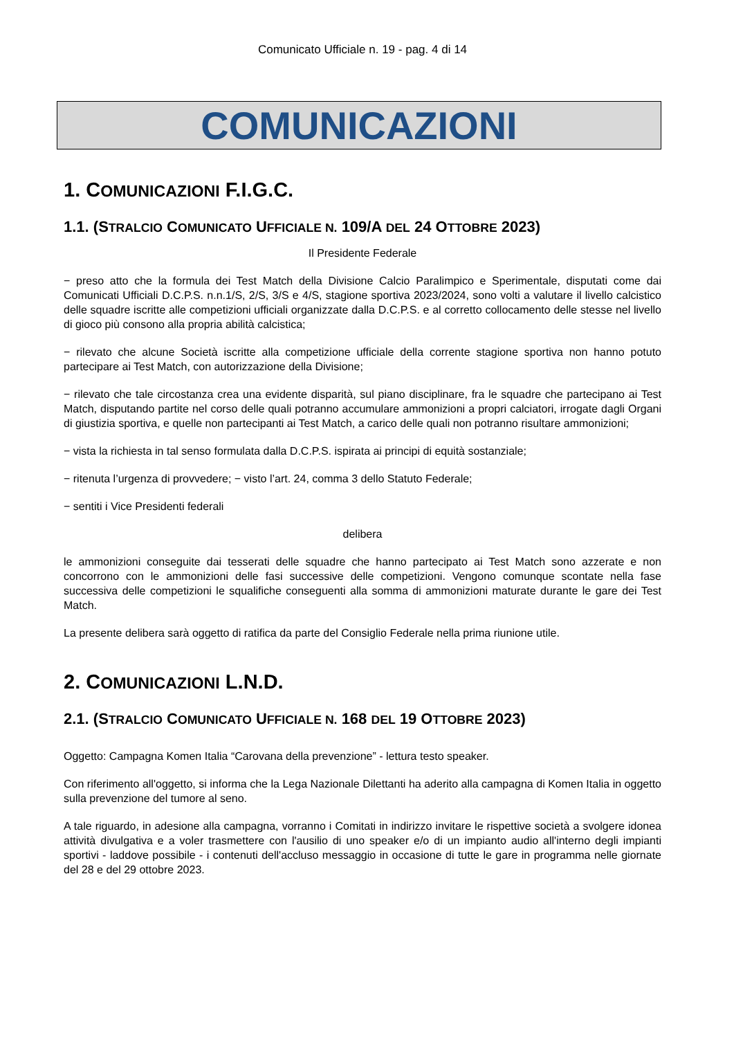Comunicato Ufficiale n. 19 - pag. 4 di 14
COMUNICAZIONI
1. COMUNICAZIONI F.I.G.C.
1.1. (STRALCIO COMUNICATO UFFICIALE N. 109/A DEL 24 OTTOBRE 2023)
Il Presidente Federale
− preso atto che la formula dei Test Match della Divisione Calcio Paralimpico e Sperimentale, disputati come dai Comunicati Ufficiali D.C.P.S. n.n.1/S, 2/S, 3/S e 4/S, stagione sportiva 2023/2024, sono volti a valutare il livello calcistico delle squadre iscritte alle competizioni ufficiali organizzate dalla D.C.P.S. e al corretto collocamento delle stesse nel livello di gioco più consono alla propria abilità calcistica;
− rilevato che alcune Società iscritte alla competizione ufficiale della corrente stagione sportiva non hanno potuto partecipare ai Test Match, con autorizzazione della Divisione;
− rilevato che tale circostanza crea una evidente disparità, sul piano disciplinare, fra le squadre che partecipano ai Test Match, disputando partite nel corso delle quali potranno accumulare ammonizioni a propri calciatori, irrogate dagli Organi di giustizia sportiva, e quelle non partecipanti ai Test Match, a carico delle quali non potranno risultare ammonizioni;
− vista la richiesta in tal senso formulata dalla D.C.P.S. ispirata ai principi di equità sostanziale;
− ritenuta l’urgenza di provvedere; − visto l’art. 24, comma 3 dello Statuto Federale;
− sentiti i Vice Presidenti federali
delibera
le ammonizioni conseguite dai tesserati delle squadre che hanno partecipato ai Test Match sono azzerate e non concorrono con le ammonizioni delle fasi successive delle competizioni. Vengono comunque scontate nella fase successiva delle competizioni le squalifiche conseguenti alla somma di ammonizioni maturate durante le gare dei Test Match.
La presente delibera sarà oggetto di ratifica da parte del Consiglio Federale nella prima riunione utile.
2. COMUNICAZIONI L.N.D.
2.1. (STRALCIO COMUNICATO UFFICIALE N. 168 DEL 19 OTTOBRE 2023)
Oggetto: Campagna Komen Italia “Carovana della prevenzione” - lettura testo speaker.
Con riferimento all'oggetto, si informa che la Lega Nazionale Dilettanti ha aderito alla campagna di Komen Italia in oggetto sulla prevenzione del tumore al seno.
A tale riguardo, in adesione alla campagna, vorranno i Comitati in indirizzo invitare le rispettive società a svolgere idonea attività divulgativa e a voler trasmettere con l'ausilio di uno speaker e/o di un impianto audio all'interno degli impianti sportivi - laddove possibile - i contenuti dell'accluso messaggio in occasione di tutte le gare in programma nelle giornate del 28 e del 29 ottobre 2023.